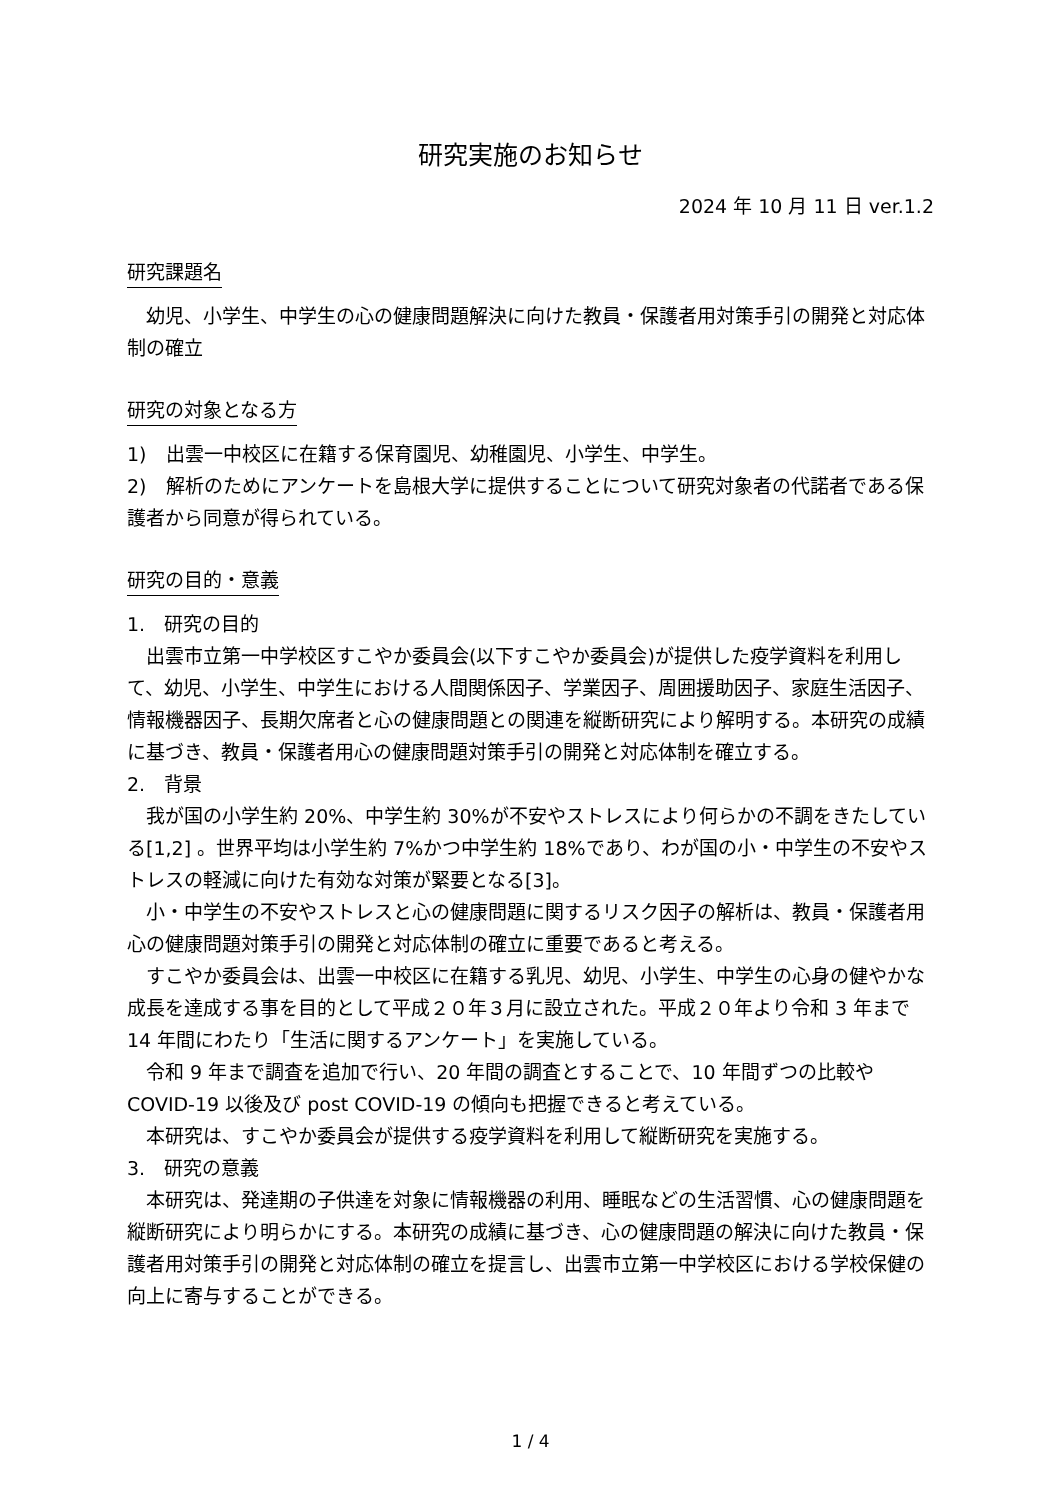研究実施のお知らせ
2024 年 10 月 11 日 ver.1.2
研究課題名
幼児、小学生、中学生の心の健康問題解決に向けた教員・保護者用対策手引の開発と対応体制の確立
研究の対象となる方
1)　出雲一中校区に在籍する保育園児、幼稚園児、小学生、中学生。
2)　解析のためにアンケートを島根大学に提供することについて研究対象者の代諾者である保護者から同意が得られている。
研究の目的・意義
1.　研究の目的
出雲市立第一中学校区すこやか委員会(以下すこやか委員会)が提供した疫学資料を利用して、幼児、小学生、中学生における人間関係因子、学業因子、周囲援助因子、家庭生活因子、情報機器因子、長期欠席者と心の健康問題との関連を縦断研究により解明する。本研究の成績に基づき、教員・保護者用心の健康問題対策手引の開発と対応体制を確立する。
2.　背景
我が国の小学生約 20%、中学生約 30%が不安やストレスにより何らかの不調をきたしている[1,2] 。世界平均は小学生約 7%かつ中学生約 18%であり、わが国の小・中学生の不安やストレスの軽減に向けた有効な対策が緊要となる[3]。
小・中学生の不安やストレスと心の健康問題に関するリスク因子の解析は、教員・保護者用心の健康問題対策手引の開発と対応体制の確立に重要であると考える。
すこやか委員会は、出雲一中校区に在籍する乳児、幼児、小学生、中学生の心身の健やかな成長を達成する事を目的として平成２０年３月に設立された。平成２０年より令和 3 年まで 14 年間にわたり「生活に関するアンケート」を実施している。
令和 9 年まで調査を追加で行い、20 年間の調査とすることで、10 年間ずつの比較や COVID-19 以後及び post COVID-19 の傾向も把握できると考えている。
本研究は、すこやか委員会が提供する疫学資料を利用して縦断研究を実施する。
3.　研究の意義
本研究は、発達期の子供達を対象に情報機器の利用、睡眠などの生活習慣、心の健康問題を縦断研究により明らかにする。本研究の成績に基づき、心の健康問題の解決に向けた教員・保護者用対策手引の開発と対応体制の確立を提言し、出雲市立第一中学校区における学校保健の向上に寄与することができる。
1 / 4